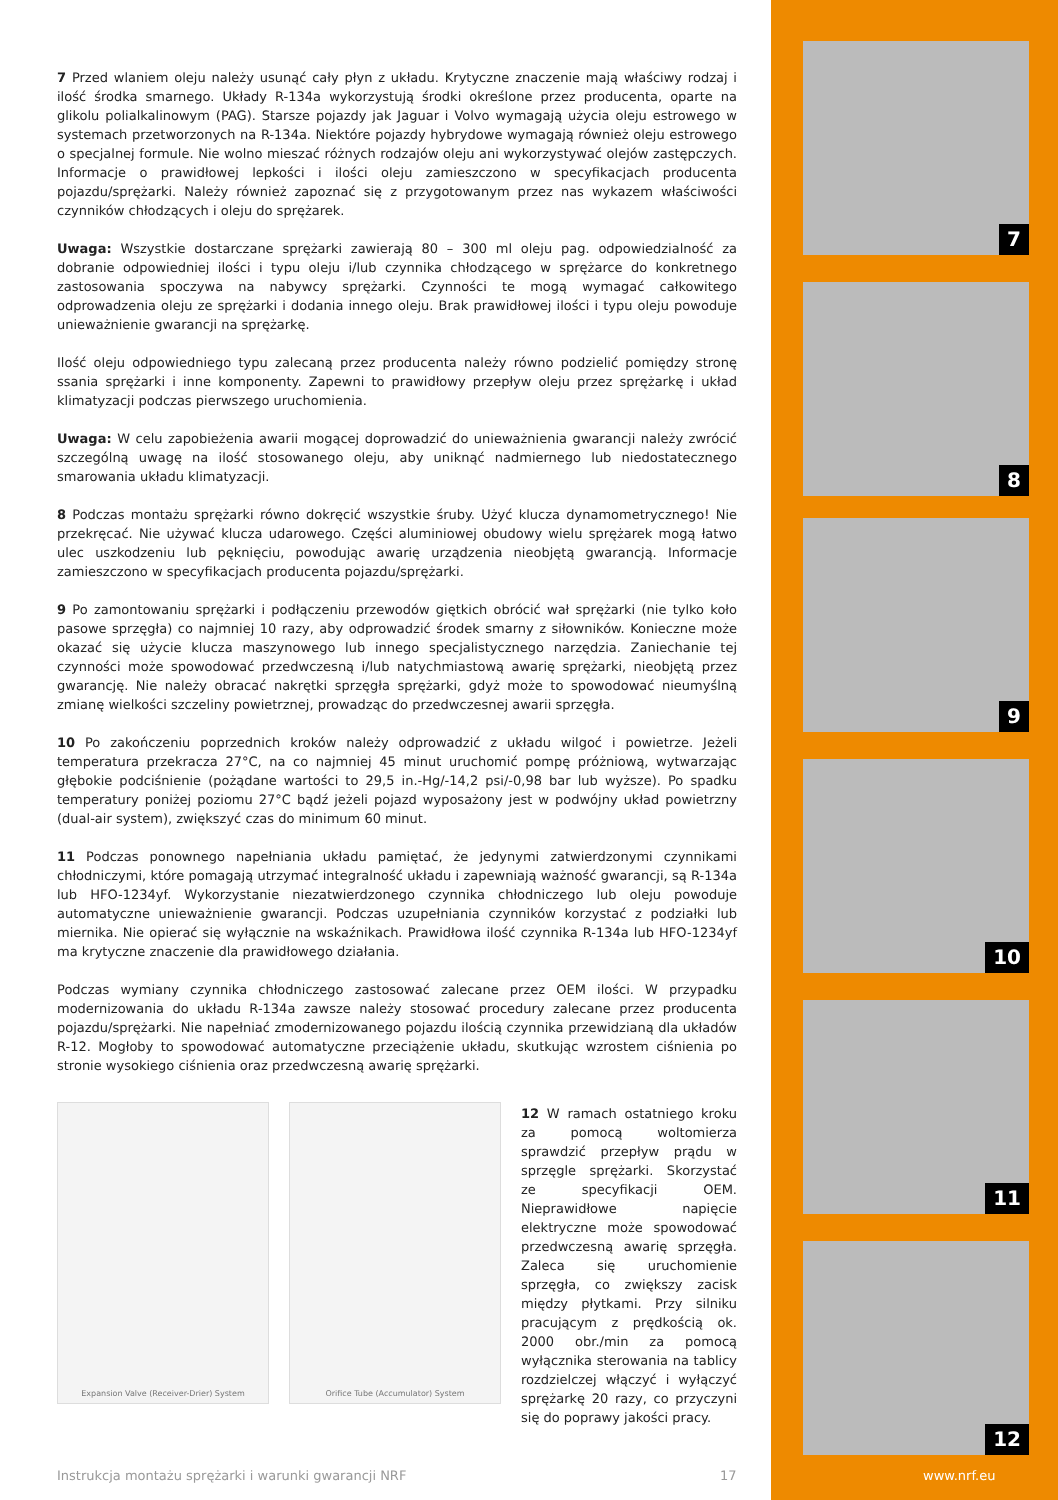7 Przed wlaniem oleju należy usunąć cały płyn z układu. Krytyczne znaczenie mają właściwy rodzaj i ilość środka smarnego. Układy R-134a wykorzystują środki określone przez producenta, oparte na glikolu polialkalinowym (PAG). Starsze pojazdy jak Jaguar i Volvo wymagają użycia oleju estrowego w systemach przetworzonych na R-134a. Niektóre pojazdy hybrydowe wymagają również oleju estrowego o specjalnej formule. Nie wolno mieszać różnych rodzajów oleju ani wykorzystywać olejów zastępczych. Informacje o prawidłowej lepkości i ilości oleju zamieszczono w specyfikacjach producenta pojazdu/sprężarki. Należy również zapoznać się z przygotowanym przez nas wykazem właściwości czynników chłodzących i oleju do sprężarek.
Uwaga: Wszystkie dostarczane sprężarki zawierają 80 – 300 ml oleju pag. odpowiedzialność za dobranie odpowiedniej ilości i typu oleju i/lub czynnika chłodzącego w sprężarce do konkretnego zastosowania spoczywa na nabywcy sprężarki. Czynności te mogą wymagać całkowitego odprowadzenia oleju ze sprężarki i dodania innego oleju. Brak prawidłowej ilości i typu oleju powoduje unieważnienie gwarancji na sprężarkę.
Ilość oleju odpowiedniego typu zalecaną przez producenta należy równo podzielić pomiędzy stronę ssania sprężarki i inne komponenty. Zapewni to prawidłowy przepływ oleju przez sprężarkę i układ klimatyzacji podczas pierwszego uruchomienia.
Uwaga: W celu zapobieżenia awarii mogącej doprowadzić do unieważnienia gwarancji należy zwrócić szczególną uwagę na ilość stosowanego oleju, aby uniknąć nadmiernego lub niedostatecznego smarowania układu klimatyzacji.
8 Podczas montażu sprężarki równo dokręcić wszystkie śruby. Użyć klucza dynamometrycznego! Nie przekręcać. Nie używać klucza udarowego. Części aluminiowej obudowy wielu sprężarek mogą łatwo ulec uszkodzeniu lub pęknięciu, powodując awarię urządzenia nieobjętą gwarancją. Informacje zamieszczono w specyfikacjach producenta pojazdu/sprężarki.
9 Po zamontowaniu sprężarki i podłączeniu przewodów giętkich obrócić wał sprężarki (nie tylko koło pasowe sprzęgła) co najmniej 10 razy, aby odprowadzić środek smarny z siłowników. Konieczne może okazać się użycie klucza maszynowego lub innego specjalistycznego narzędzia. Zaniechanie tej czynności może spowodować przedwczesną i/lub natychmiastową awarię sprężarki, nieobjętą przez gwarancję. Nie należy obracać nakrętki sprzęgła sprężarki, gdyż może to spowodować nieumyślną zmianę wielkości szczeliny powietrznej, prowadząc do przedwczesnej awarii sprzęgła.
10 Po zakończeniu poprzednich kroków należy odprowadzić z układu wilgoć i powietrze. Jeżeli temperatura przekracza 27°C, na co najmniej 45 minut uruchomić pompę próżniową, wytwarzając głębokie podciśnienie (pożądane wartości to 29,5 in.-Hg/-14,2 psi/-0,98 bar lub wyższe). Po spadku temperatury poniżej poziomu 27°C bądź jeżeli pojazd wyposażony jest w podwójny układ powietrzny (dual-air system), zwiększyć czas do minimum 60 minut.
11 Podczas ponownego napełniania układu pamiętać, że jedynymi zatwierdzonymi czynnikami chłodniczymi, które pomagają utrzymać integralność układu i zapewniają ważność gwarancji, są R-134a lub HFO-1234yf. Wykorzystanie niezatwierdzonego czynnika chłodniczego lub oleju powoduje automatyczne unieważnienie gwarancji. Podczas uzupełniania czynników korzystać z podziałki lub miernika. Nie opierać się wyłącznie na wskaźnikach. Prawidłowa ilość czynnika R-134a lub HFO-1234yf ma krytyczne znaczenie dla prawidłowego działania.
Podczas wymiany czynnika chłodniczego zastosować zalecane przez OEM ilości. W przypadku modernizowania do układu R-134a zawsze należy stosować procedury zalecane przez producenta pojazdu/sprężarki. Nie napełniać zmodernizowanego pojazdu ilością czynnika przewidzianą dla układów R-12. Mogłoby to spowodować automatyczne przeciążenie układu, skutkując wzrostem ciśnienia po stronie wysokiego ciśnienia oraz przedwczesną awarię sprężarki.
Expansion Valve (Receiver-Drier) System Orifice Tube (Accumulator) System
12 W ramach ostatniego kroku za pomocą woltomierza sprawdzić przepływ prądu w sprzęgle sprężarki. Skorzystać ze specyfikacji OEM. Nieprawidłowe napięcie elektryczne może spowodować przedwczesną awarię sprzęgła. Zaleca się uruchomienie sprzęgła, co zwiększy zacisk między płytkami. Przy silniku pracującym z prędkością ok. 2000 obr./min za pomocą wyłącznika sterowania na tablicy rozdzielczej włączyć i wyłączyć sprężarkę 20 razy, co przyczyni się do poprawy jakości pracy.
7
8
9
10
11
12
www.nrf.eu
Instrukcja montażu sprężarki i warunki gwarancji NRF
17